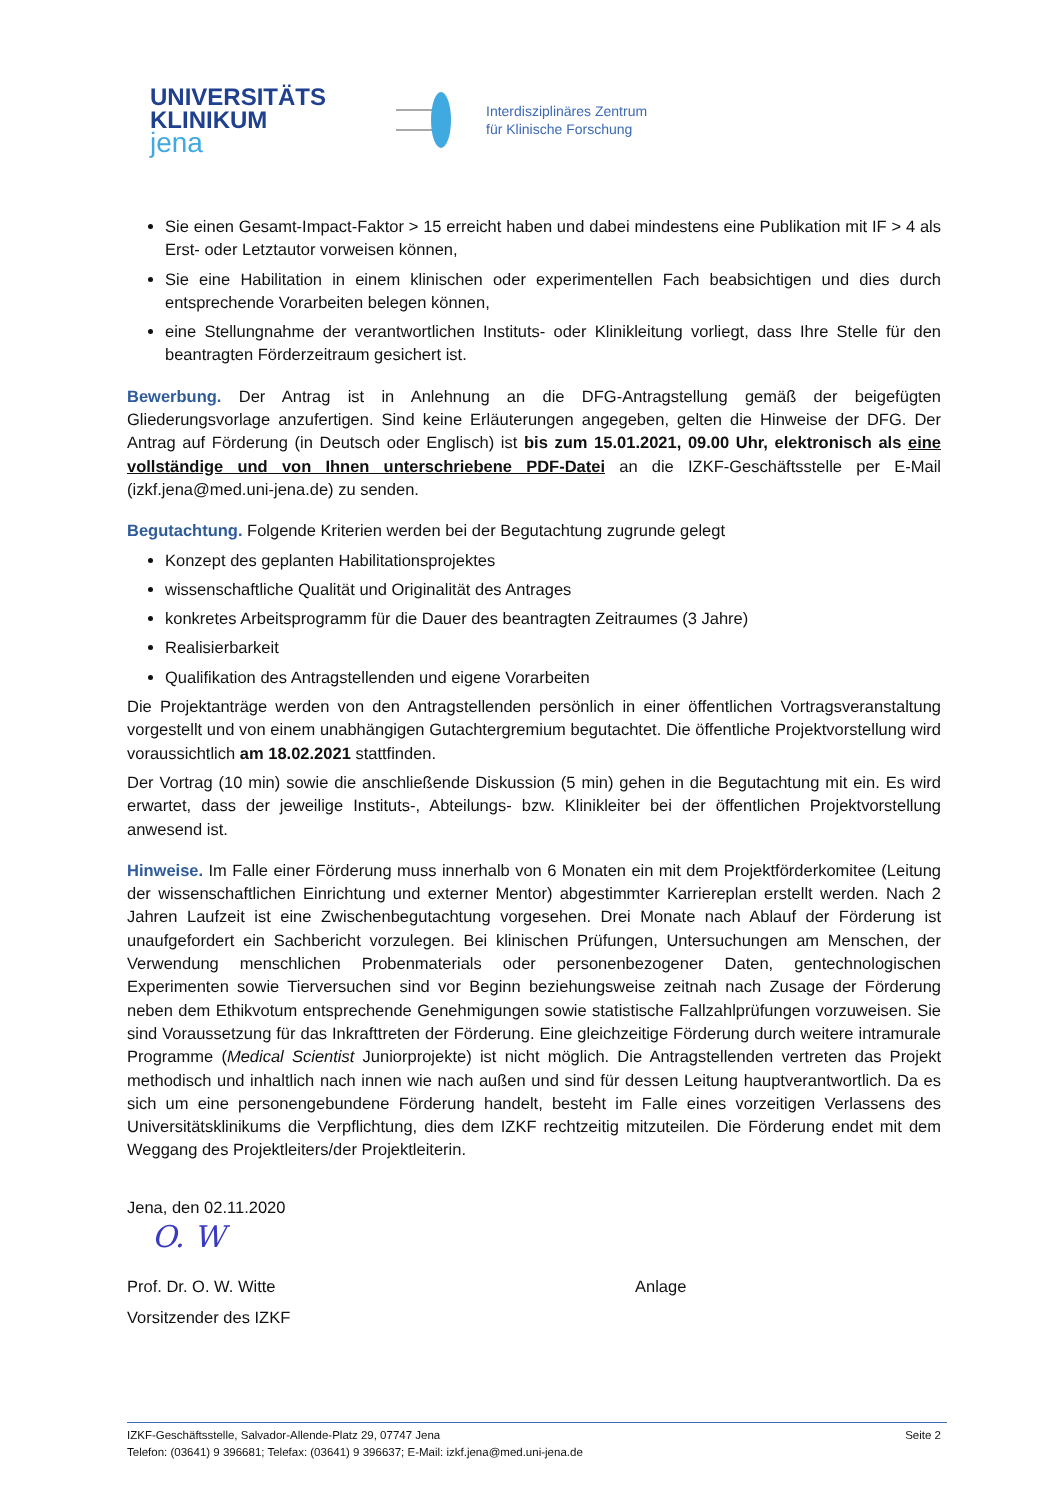UNIVERSITÄTS
KLINIKUM
jena
Interdisziplinäres Zentrum
für Klinische Forschung
Sie einen Gesamt-Impact-Faktor > 15 erreicht haben und dabei mindestens eine Publikation mit IF > 4 als Erst- oder Letztautor vorweisen können,
Sie eine Habilitation in einem klinischen oder experimentellen Fach beabsichtigen und dies durch entsprechende Vorarbeiten belegen können,
eine Stellungnahme der verantwortlichen Instituts- oder Klinikleitung vorliegt, dass Ihre Stelle für den beantragten Förderzeitraum gesichert ist.
Bewerbung. Der Antrag ist in Anlehnung an die DFG-Antragstellung gemäß der beigefügten Gliederungsvorlage anzufertigen. Sind keine Erläuterungen angegeben, gelten die Hinweise der DFG. Der Antrag auf Förderung (in Deutsch oder Englisch) ist bis zum 15.01.2021, 09.00 Uhr, elektronisch als eine vollständige und von Ihnen unterschriebene PDF-Datei an die IZKF-Geschäftsstelle per E-Mail (izkf.jena@med.uni-jena.de) zu senden.
Begutachtung. Folgende Kriterien werden bei der Begutachtung zugrunde gelegt
Konzept des geplanten Habilitationsprojektes
wissenschaftliche Qualität und Originalität des Antrages
konkretes Arbeitsprogramm für die Dauer des beantragten Zeitraumes (3 Jahre)
Realisierbarkeit
Qualifikation des Antragstellenden und eigene Vorarbeiten
Die Projektanträge werden von den Antragstellenden persönlich in einer öffentlichen Vortragsveranstaltung vorgestellt und von einem unabhängigen Gutachtergremium begutachtet. Die öffentliche Projektvorstellung wird voraussichtlich am 18.02.2021 stattfinden.
Der Vortrag (10 min) sowie die anschließende Diskussion (5 min) gehen in die Begutachtung mit ein. Es wird erwartet, dass der jeweilige Instituts-, Abteilungs- bzw. Klinikleiter bei der öffentlichen Projektvorstellung anwesend ist.
Hinweise. Im Falle einer Förderung muss innerhalb von 6 Monaten ein mit dem Projektförderkomitee (Leitung der wissenschaftlichen Einrichtung und externer Mentor) abgestimmter Karriereplan erstellt werden. Nach 2 Jahren Laufzeit ist eine Zwischenbegutachtung vorgesehen. Drei Monate nach Ablauf der Förderung ist unaufgefordert ein Sachbericht vorzulegen. Bei klinischen Prüfungen, Untersuchungen am Menschen, der Verwendung menschlichen Probenmaterials oder personenbezogener Daten, gentechnologischen Experimenten sowie Tierversuchen sind vor Beginn beziehungsweise zeitnah nach Zusage der Förderung neben dem Ethikvotum entsprechende Genehmigungen sowie statistische Fallzahlprüfungen vorzuweisen. Sie sind Voraussetzung für das Inkrafttreten der Förderung. Eine gleichzeitige Förderung durch weitere intramurale Programme (Medical Scientist Juniorprojekte) ist nicht möglich. Die Antragstellenden vertreten das Projekt methodisch und inhaltlich nach innen wie nach außen und sind für dessen Leitung hauptverantwortlich. Da es sich um eine personengebundene Förderung handelt, besteht im Falle eines vorzeitigen Verlassens des Universitätsklinikums die Verpflichtung, dies dem IZKF rechtzeitig mitzuteilen. Die Förderung endet mit dem Weggang des Projektleiters/der Projektleiterin.
Jena, den 02.11.2020
O. W
Prof. Dr. O. W. Witte Anlage
Vorsitzender des IZKF
IZKF-Geschäftsstelle, Salvador-Allende-Platz 29, 07747 Jena Seite 2
Telefon: (03641) 9 396681; Telefax: (03641) 9 396637; E-Mail: izkf.jena@med.uni-jena.de